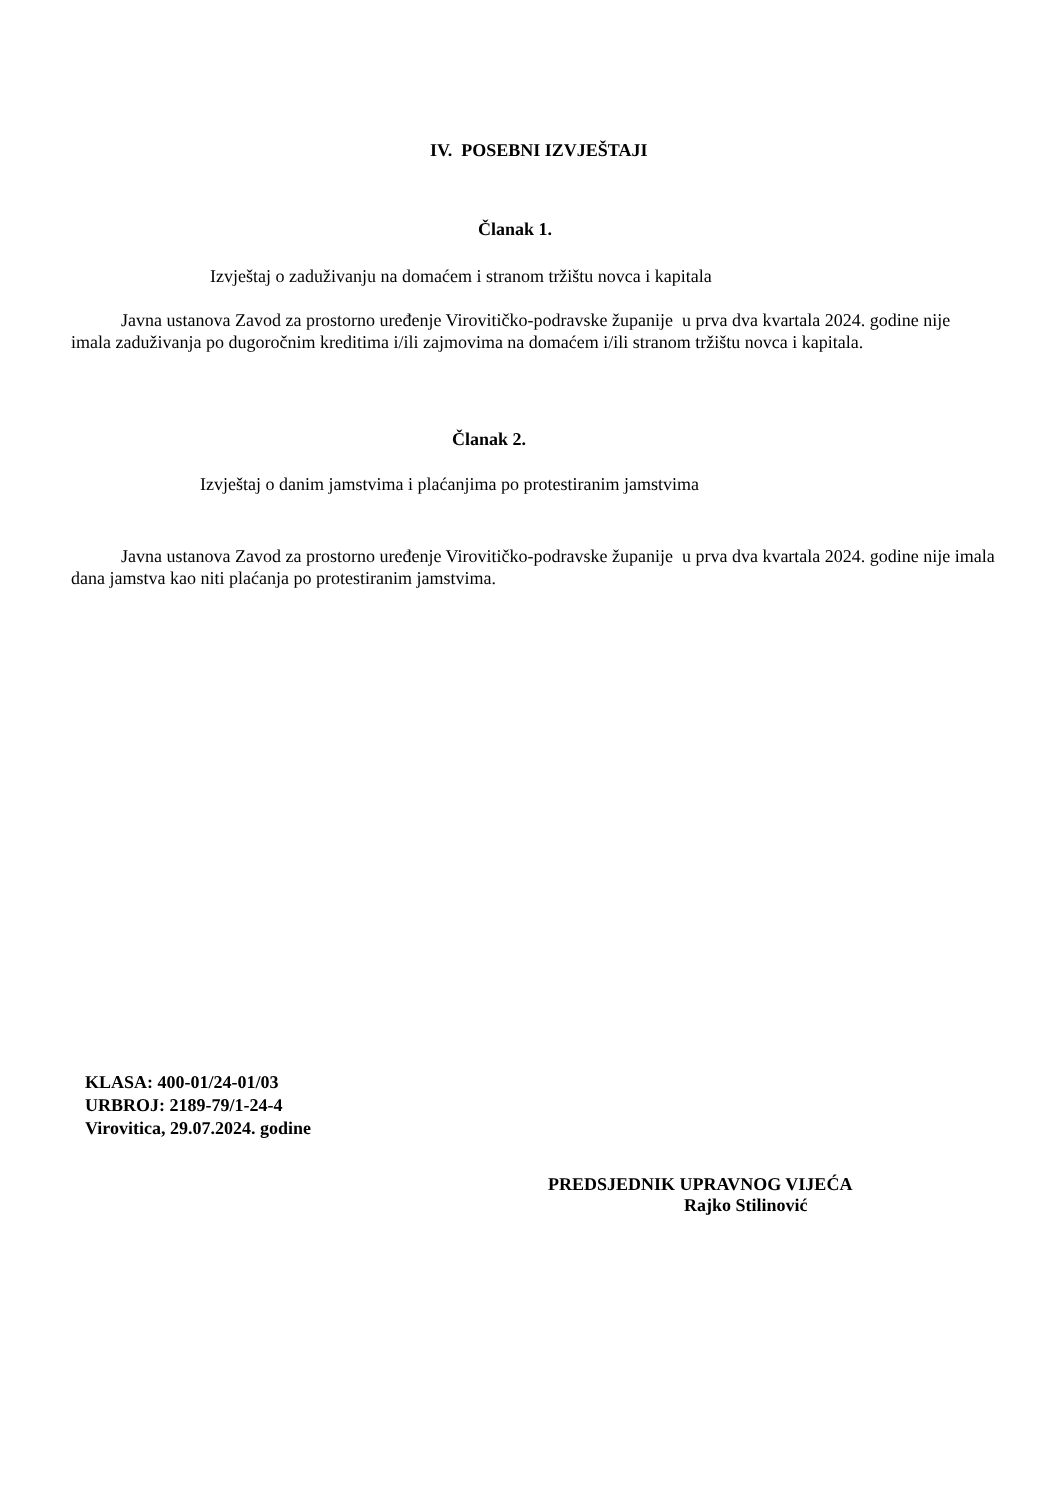IV. POSEBNI IZVJEŠTAJI
Članak 1.
Izvještaj o zaduživanju na domaćem i stranom tržištu novca i kapitala
Javna ustanova Zavod za prostorno uređenje Virovitičko-podravske županije u prva dva kvartala 2024. godine nije imala zaduživanja po dugoročnim kreditima i/ili zajmovima na domaćem i/ili stranom tržištu novca i kapitala.
Članak 2.
Izvještaj o danim jamstvima i plaćanjima po protestiranim jamstvima
Javna ustanova Zavod za prostorno uređenje Virovitičko-podravske županije u prva dva kvartala 2024. godine nije imala dana jamstva kao niti plaćanja po protestiranim jamstvima.
KLASA: 400-01/24-01/03
URBROJ: 2189-79/1-24-4
Virovitica, 29.07.2024. godine
PREDSJEDNIK UPRAVNOG VIJEĆA
Rajko Stilinović